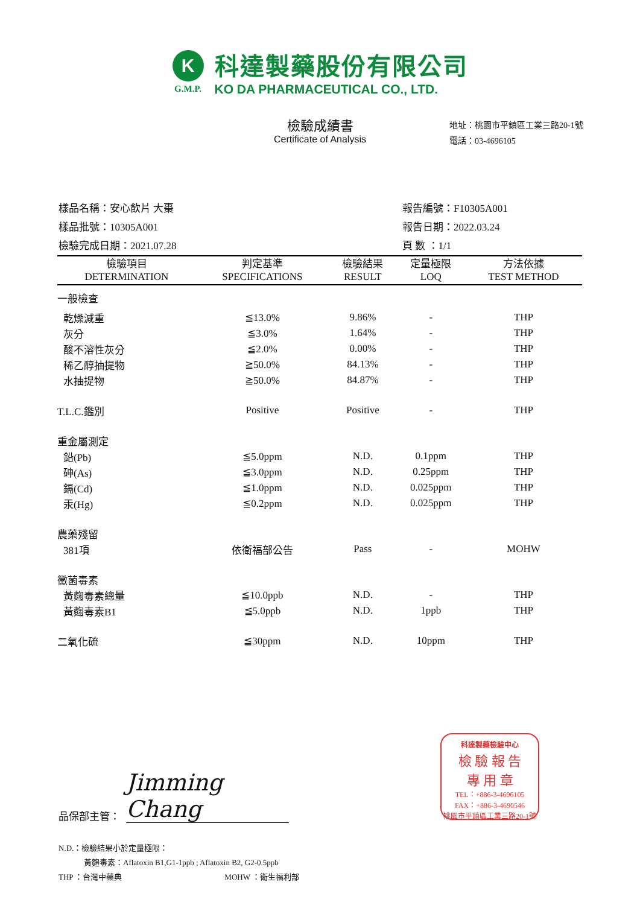K
G.M.P.
科達製藥股份有限公司
KO DA PHARMACEUTICAL CO., LTD.
檢驗成績書
Certificate of Analysis
地址：桃園市平鎮區工業三路20-1號
電話：03-4696105
樣品名稱：安心飲片 大棗
樣品批號：10305A001
檢驗完成日期：2021.07.28
報告編號：F10305A001
報告日期：2022.03.24
頁 數 ：1/1
| 檢驗項目 DETERMINATION | 判定基準 SPECIFICATIONS | 檢驗結果 RESULT | 定量極限 LOQ | 方法依據 TEST METHOD |
| --- | --- | --- | --- | --- |
| 一般檢查 | | | | |
| 乾燥減重 | ≦13.0% | 9.86% | - | THP |
| 灰分 | ≦3.0% | 1.64% | - | THP |
| 酸不溶性灰分 | ≦2.0% | 0.00% | - | THP |
| 稀乙醇抽提物 | ≧50.0% | 84.13% | - | THP |
| 水抽提物 | ≧50.0% | 84.87% | - | THP |
| T.L.C.鑑別 | Positive | Positive | - | THP |
| 重金屬測定 | | | | |
| 鉛(Pb) | ≦5.0ppm | N.D. | 0.1ppm | THP |
| 砷(As) | ≦3.0ppm | N.D. | 0.25ppm | THP |
| 鎘(Cd) | ≦1.0ppm | N.D. | 0.025ppm | THP |
| 汞(Hg) | ≦0.2ppm | N.D. | 0.025ppm | THP |
| 農藥殘留 | | | | |
| 381項 | 依衛福部公告 | Pass | - | MOHW |
| 黴菌毒素 | | | | |
| 黃麴毒素總量 | ≦10.0ppb | N.D. | - | THP |
| 黃麴毒素B1 | ≦5.0ppb | N.D. | 1ppb | THP |
| 二氧化硫 | ≦30ppm | N.D. | 10ppm | THP |
品保部主管： Jimming Chang
N.D.：檢驗結果小於定量極限：
黃麴毒素：Aflatoxin B1,G1-1ppb ; Aflatoxin B2, G2-0.5ppb
THP ：台灣中藥典 MOHW ：衛生福利部
科達製藥檢驗中心
檢 驗 報 告
專 用 章
TEL：+886-3-4696105
FAX：+886-3-4690546
桃園市平鎮區工業三路20-1號